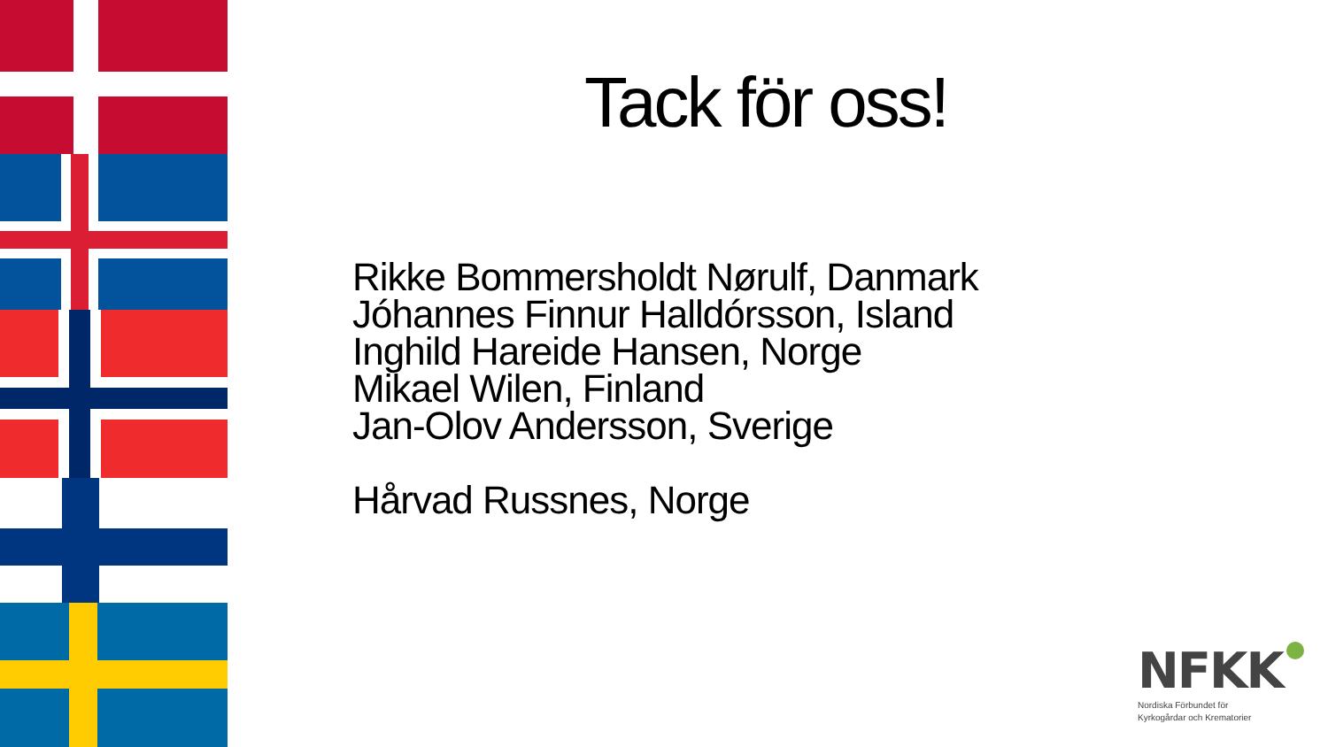Tack för oss!
Rikke Bommersholdt Nørulf, Danmark
Jóhannes Finnur Halldórsson, Island
Inghild Hareide Hansen, Norge
Mikael Wilen, Finland
Jan-Olov Andersson, Sverige
Hårvad Russnes, Norge
NFKK
Nordiska Förbundet för
Kyrkogårdar och Krematorier